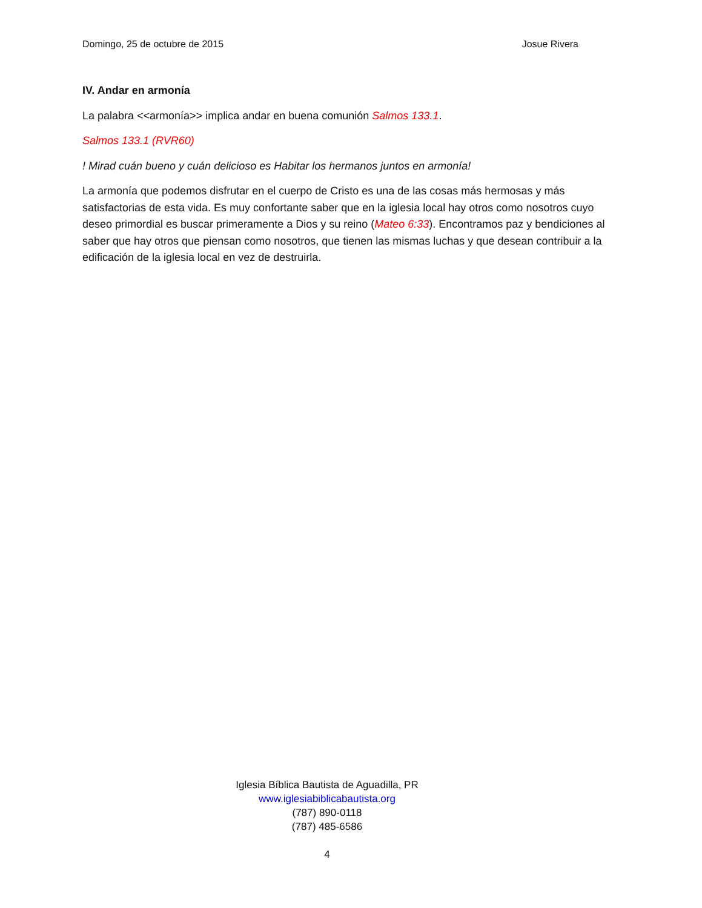Domingo, 25 de octubre de 2015 Josue Rivera
IV. Andar en armonía
La palabra <<armonía>> implica andar en buena comunión Salmos 133.1.
Salmos 133.1 (RVR60)
! Mirad cuán bueno y cuán delicioso es Habitar los hermanos juntos en armonía!
La armonía que podemos disfrutar en el cuerpo de Cristo es una de las cosas más hermosas y más satisfactorias de esta vida. Es muy confortante saber que en la iglesia local hay otros como nosotros cuyo deseo primordial es buscar primeramente a Dios y su reino (Mateo 6:33). Encontramos paz y bendiciones al saber que hay otros que piensan como nosotros, que tienen las mismas luchas y que desean contribuir a la edificación de la iglesia local en vez de destruirla.
Iglesia Bíblica Bautista de Aguadilla, PR
www.iglesiabiblicabautista.org
(787) 890-0118
(787) 485-6586
4